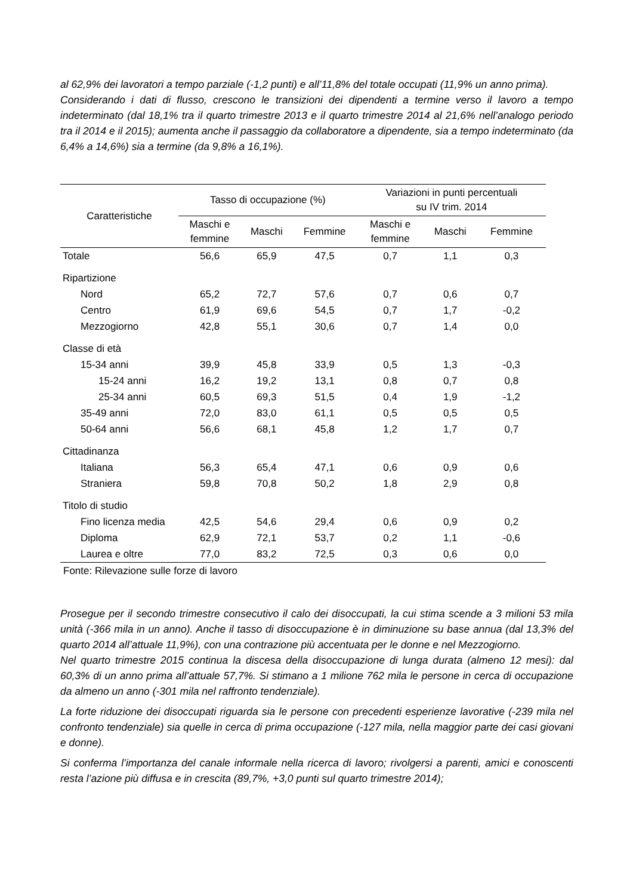al 62,9% dei lavoratori a tempo parziale (-1,2 punti) e all’11,8% del totale occupati (11,9% un anno prima).
Considerando i dati di flusso, crescono le transizioni dei dipendenti a termine verso il lavoro a tempo indeterminato (dal 18,1% tra il quarto trimestre 2013 e il quarto trimestre 2014 al 21,6% nell’analogo periodo tra il 2014 e il 2015); aumenta anche il passaggio da collaboratore a dipendente, sia a tempo indeterminato (da 6,4% a 14,6%) sia a termine (da 9,8% a 16,1%).
| Caratteristiche | Tasso di occupazione (%) | | | Variazioni in punti percentuali su IV trim. 2014 | | |
| --- | --- | --- | --- | --- | --- | --- |
| | Maschi e femmine | Maschi | Femmine | Maschi e femmine | Maschi | Femmine |
| Totale | 56,6 | 65,9 | 47,5 | 0,7 | 1,1 | 0,3 |
| Ripartizione | | | | | | |
| Nord | 65,2 | 72,7 | 57,6 | 0,7 | 0,6 | 0,7 |
| Centro | 61,9 | 69,6 | 54,5 | 0,7 | 1,7 | -0,2 |
| Mezzogiorno | 42,8 | 55,1 | 30,6 | 0,7 | 1,4 | 0,0 |
| Classe di età | | | | | | |
| 15-34 anni | 39,9 | 45,8 | 33,9 | 0,5 | 1,3 | -0,3 |
| 15-24 anni | 16,2 | 19,2 | 13,1 | 0,8 | 0,7 | 0,8 |
| 25-34 anni | 60,5 | 69,3 | 51,5 | 0,4 | 1,9 | -1,2 |
| 35-49 anni | 72,0 | 83,0 | 61,1 | 0,5 | 0,5 | 0,5 |
| 50-64 anni | 56,6 | 68,1 | 45,8 | 1,2 | 1,7 | 0,7 |
| Cittadinanza | | | | | | |
| Italiana | 56,3 | 65,4 | 47,1 | 0,6 | 0,9 | 0,6 |
| Straniera | 59,8 | 70,8 | 50,2 | 1,8 | 2,9 | 0,8 |
| Titolo di studio | | | | | | |
| Fino licenza media | 42,5 | 54,6 | 29,4 | 0,6 | 0,9 | 0,2 |
| Diploma | 62,9 | 72,1 | 53,7 | 0,2 | 1,1 | -0,6 |
| Laurea e oltre | 77,0 | 83,2 | 72,5 | 0,3 | 0,6 | 0,0 |
Fonte: Rilevazione sulle forze di lavoro
Prosegue per il secondo trimestre consecutivo il calo dei disoccupati, la cui stima scende a 3 milioni 53 mila unità (-366 mila in un anno). Anche il tasso di disoccupazione è in diminuzione su base annua (dal 13,3% del quarto 2014 all’attuale 11,9%), con una contrazione più accentuata per le donne e nel Mezzogiorno.
Nel quarto trimestre 2015 continua la discesa della disoccupazione di lunga durata (almeno 12 mesi): dal 60,3% di un anno prima all’attuale 57,7%. Si stimano a 1 milione 762 mila le persone in cerca di occupazione da almeno un anno (-301 mila nel raffronto tendenziale).
La forte riduzione dei disoccupati riguarda sia le persone con precedenti esperienze lavorative (-239 mila nel confronto tendenziale) sia quelle in cerca di prima occupazione (-127 mila, nella maggior parte dei casi giovani e donne).
Si conferma l’importanza del canale informale nella ricerca di lavoro; rivolgersi a parenti, amici e conoscenti resta l’azione più diffusa e in crescita (89,7%, +3,0 punti sul quarto trimestre 2014);